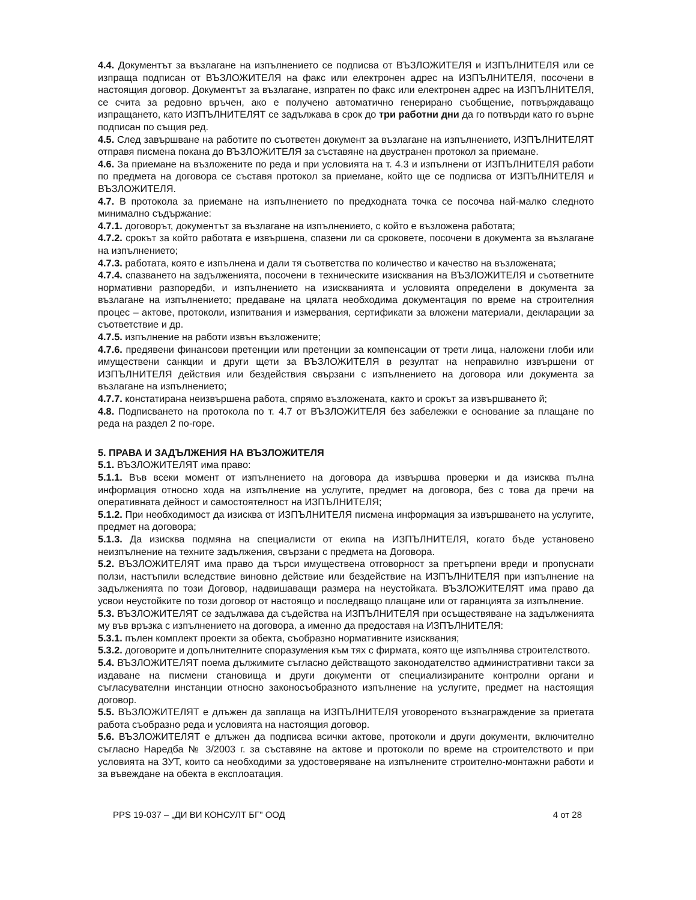4.4. Документът за възлагане на изпълнението се подписва от ВЪЗЛОЖИТЕЛЯ и ИЗПЪЛНИТЕЛЯ или се изпраща подписан от ВЪЗЛОЖИТЕЛЯ на факс или електронен адрес на ИЗПЪЛНИТЕЛЯ, посочени в настоящия договор. Документът за възлагане, изпратен по факс или електронен адрес на ИЗПЪЛНИТЕЛЯ, се счита за редовно връчен, ако е получено автоматично генерирано съобщение, потвърждаващо изпращането, като ИЗПЪЛНИТЕЛЯТ се задължава в срок до три работни дни да го потвърди като го върне подписан по същия ред.
4.5. След завършване на работите по съответен документ за възлагане на изпълнението, ИЗПЪЛНИТЕЛЯТ отправя писмена покана до ВЪЗЛОЖИТЕЛЯ за съставяне на двустранен протокол за приемане.
4.6. За приемане на възложените по реда и при условията на т. 4.3 и изпълнени от ИЗПЪЛНИТЕЛЯ работи по предмета на договора се съставя протокол за приемане, който ще се подписва от ИЗПЪЛНИТЕЛЯ и ВЪЗЛОЖИТЕЛЯ.
4.7. В протокола за приемане на изпълнението по предходната точка се посочва най-малко следното минимално съдържание:
4.7.1. договорът, документът за възлагане на изпълнението, с който е възложена работата;
4.7.2. срокът за който работата е извършена, спазени ли са сроковете, посочени в документа за възлагане на изпълнението;
4.7.3. работата, която е изпълнена и дали тя съответства по количество и качество на възложената;
4.7.4. спазването на задълженията, посочени в техническите изисквания на ВЪЗЛОЖИТЕЛЯ и съответните нормативни разпоредби, и изпълнението на изискванията и условията определени в документа за възлагане на изпълнението; предаване на цялата необходима документация по време на строителния процес – актове, протоколи, изпитвания и измервания, сертификати за вложени материали, декларации за съответствие и др.
4.7.5. изпълнение на работи извън възложените;
4.7.6. предявени финансови претенции или претенции за компенсации от трети лица, наложени глоби или имуществени санкции и други щети за ВЪЗЛОЖИТЕЛЯ в резултат на неправилно извършени от ИЗПЪЛНИТЕЛЯ действия или бездействия свързани с изпълнението на договора или документа за възлагане на изпълнението;
4.7.7. констатирана неизвършена работа, спрямо възложената, както и срокът за извършването й;
4.8. Подписването на протокола по т. 4.7 от ВЪЗЛОЖИТЕЛЯ без забележки е основание за плащане по реда на раздел 2 по-горе.
5. ПРАВА И ЗАДЪЛЖЕНИЯ НА ВЪЗЛОЖИТЕЛЯ
5.1. ВЪЗЛОЖИТЕЛЯТ има право:
5.1.1. Във всеки момент от изпълнението на договора да извършва проверки и да изисква пълна информация относно хода на изпълнение на услугите, предмет на договора, без с това да пречи на оперативната дейност и самостоятелност на ИЗПЪЛНИТЕЛЯ;
5.1.2. При необходимост да изисква от ИЗПЪЛНИТЕЛЯ писмена информация за извършването на услугите, предмет на договора;
5.1.3. Да изисква подмяна на специалисти от екипа на ИЗПЪЛНИТЕЛЯ, когато бъде установено неизпълнение на техните задължения, свързани с предмета на Договора.
5.2. ВЪЗЛОЖИТЕЛЯТ има право да търси имуществена отговорност за претърпени вреди и пропуснати ползи, настъпили вследствие виновно действие или бездействие на ИЗПЪЛНИТЕЛЯ при изпълнение на задълженията по този Договор, надвишаващи размера на неустойката. ВЪЗЛОЖИТЕЛЯТ има право да усвои неустойките по този договор от настоящо и последващо плащане или от гаранцията за изпълнение.
5.3. ВЪЗЛОЖИТЕЛЯТ се задължава да съдейства на ИЗПЪЛНИТЕЛЯ при осъществяване на задълженията му във връзка с изпълнението на договора, а именно да предоставя на ИЗПЪЛНИТЕЛЯ:
5.3.1. пълен комплект проекти за обекта, съобразно нормативните изисквания;
5.3.2. договорите и допълнителните споразумения към тях с фирмата, която ще изпълнява строителството.
5.4. ВЪЗЛОЖИТЕЛЯТ поема дължимите съгласно действащото законодателство административни такси за издаване на писмени становища и други документи от специализираните контролни органи и съгласувателни инстанции относно законосъобразното изпълнение на услугите, предмет на настоящия договор.
5.5. ВЪЗЛОЖИТЕЛЯТ е длъжен да заплаща на ИЗПЪЛНИТЕЛЯ уговореното възнаграждение за приетата работа съобразно реда и условията на настоящия договор.
5.6. ВЪЗЛОЖИТЕЛЯТ е длъжен да подписва всички актове, протоколи и други документи, включително съгласно Наредба № 3/2003 г. за съставяне на актове и протоколи по време на строителството и при условията на ЗУТ, които са необходими за удостоверяване на изпълнените строително-монтажни работи и за въвеждане на обекта в експлоатация.
PPS 19-037 – „ДИ ВИ КОНСУЛТ БГ" ООД 4 от 28